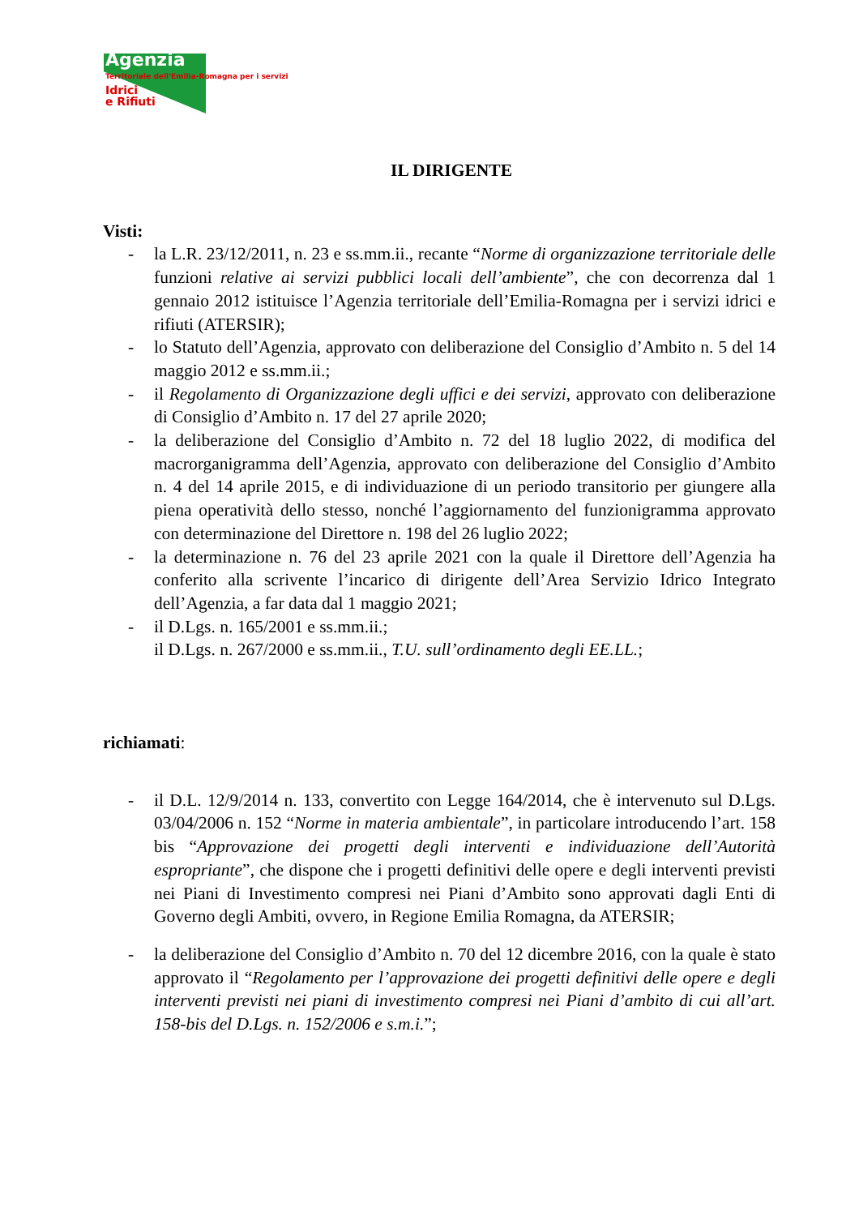Agenzia
Territoriale dell'Emilia-Romagna per i servizi
Idrici
e Rifiuti
IL DIRIGENTE
Visti:
- la L.R. 23/12/2011, n. 23 e ss.mm.ii., recante “Norme di organizzazione territoriale delle funzioni relative ai servizi pubblici locali dell’ambiente”, che con decorrenza dal 1 gennaio 2012 istituisce l’Agenzia territoriale dell’Emilia-Romagna per i servizi idrici e rifiuti (ATERSIR);
- lo Statuto dell’Agenzia, approvato con deliberazione del Consiglio d’Ambito n. 5 del 14 maggio 2012 e ss.mm.ii.;
- il Regolamento di Organizzazione degli uffici e dei servizi, approvato con deliberazione di Consiglio d’Ambito n. 17 del 27 aprile 2020;
- la deliberazione del Consiglio d’Ambito n. 72 del 18 luglio 2022, di modifica del macrorganigramma dell’Agenzia, approvato con deliberazione del Consiglio d’Ambito n. 4 del 14 aprile 2015, e di individuazione di un periodo transitorio per giungere alla piena operatività dello stesso, nonché l’aggiornamento del funzionigramma approvato con determinazione del Direttore n. 198 del 26 luglio 2022;
- la determinazione n. 76 del 23 aprile 2021 con la quale il Direttore dell’Agenzia ha conferito alla scrivente l’incarico di dirigente dell’Area Servizio Idrico Integrato dell’Agenzia, a far data dal 1 maggio 2021;
- il D.Lgs. n. 165/2001 e ss.mm.ii.;
il D.Lgs. n. 267/2000 e ss.mm.ii., T.U. sull’ordinamento degli EE.LL.;
richiamati:
- il D.L. 12/9/2014 n. 133, convertito con Legge 164/2014, che è intervenuto sul D.Lgs. 03/04/2006 n. 152 “Norme in materia ambientale”, in particolare introducendo l’art. 158 bis “Approvazione dei progetti degli interventi e individuazione dell’Autorità espropriante”, che dispone che i progetti definitivi delle opere e degli interventi previsti nei Piani di Investimento compresi nei Piani d’Ambito sono approvati dagli Enti di Governo degli Ambiti, ovvero, in Regione Emilia Romagna, da ATERSIR;
- la deliberazione del Consiglio d’Ambito n. 70 del 12 dicembre 2016, con la quale è stato approvato il “Regolamento per l’approvazione dei progetti definitivi delle opere e degli interventi previsti nei piani di investimento compresi nei Piani d’ambito di cui all’art. 158-bis del D.Lgs. n. 152/2006 e s.m.i.”;